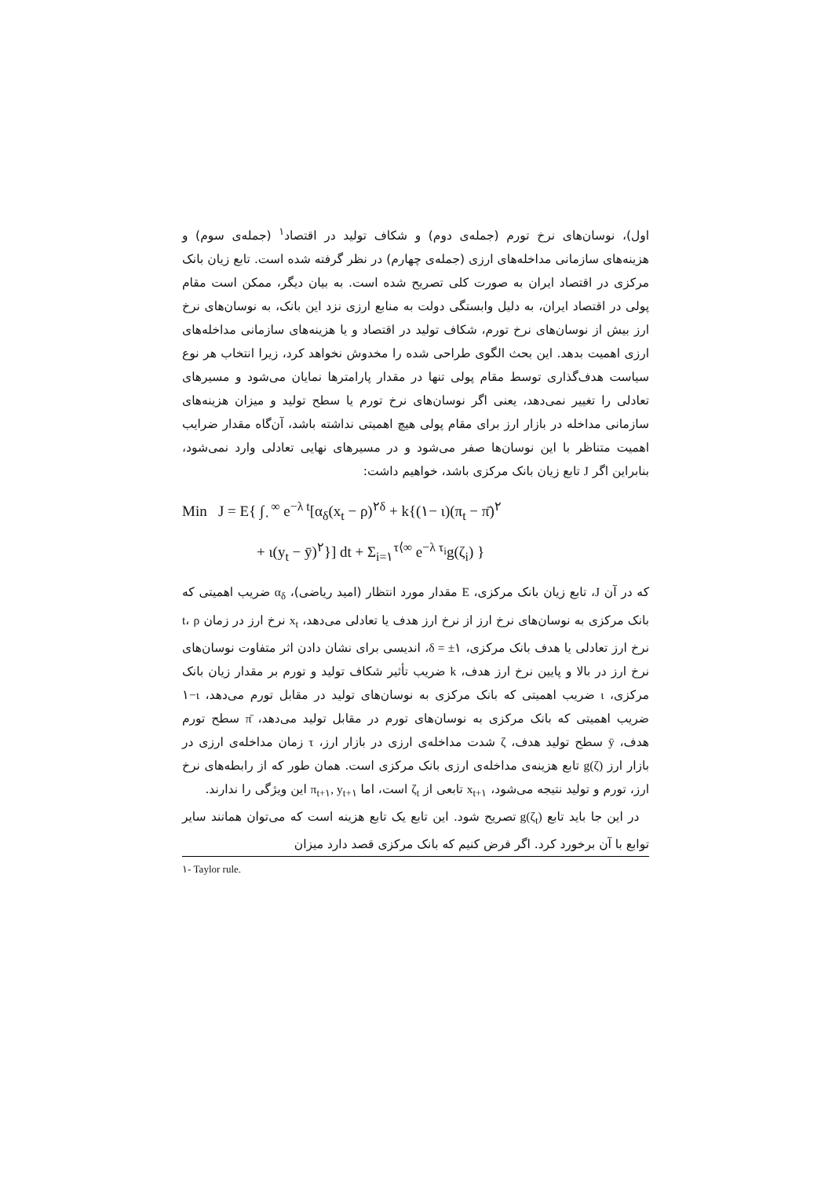اول)، نوسان‌های نرخ تورم (جمله‌ی دوم) و شکاف تولید در اقتصاد<sup>۱</sup> (جمله‌ی سوم) و هزینه‌های سازمانی مداخله‌های ارزی (جمله‌ی چهارم) در نظر گرفته شده است. تابع زیان بانک مرکزی در اقتصاد ایران به صورت کلی تصریح شده است. به بیان دیگر، ممکن است مقام پولی در اقتصاد ایران، به دلیل وابستگی دولت به منابع ارزی نزد این بانک، به نوسان‌های نرخ ارز بیش از نوسان‌های نرخ تورم، شکاف تولید در اقتصاد و یا هزینه‌های سازمانی مداخله‌های ارزی اهمیت بدهد. این بحث الگوی طراحی شده را مخدوش نخواهد کرد، زیرا انتخاب هر نوع سیاست هدف‌گذاری توسط مقام پولی تنها در مقدار پارامترها نمایان می‌شود و مسیرهای تعادلی را تغییر نمی‌دهد، یعنی اگر نوسان‌های نرخ تورم یا سطح تولید و میزان هزینه‌های سازمانی مداخله در بازار ارز برای مقام پولی هیچ اهمیتی نداشته باشد، آن‌گاه مقدار ضرایب اهمیت متناظر با این نوسان‌ها صفر می‌شود و در مسیرهای نهایی تعادلی وارد نمی‌شود، بنابراین اگر J تابع زیان بانک مرکزی باشد، خواهیم داشت:
Min J = E{ ∫<sub>۰</sub><sup>∞</sup> e<sup>−λ t</sup>[α<sub>δ</sub>(x<sub>t</sub> − ρ)<sup>۲δ</sup> + k{(۱− ι)(π<sub>t</sub> − π̄)<sup>۲</sup>
+ ι(y<sub>t</sub> − ȳ)<sup>۲</sup>}] dt + Σ<sub>i=۱</sub><sup>τ⟨∞</sup> e<sup>−λ τ<sub>i</sub></sup>g(ζ<sub>i</sub>) }
که در آن J، تابع زیان بانک مرکزی، E مقدار مورد انتظار (امید ریاضی)، α<sub>δ</sub> ضریب اهمیتی که بانک مرکزی به نوسان‌های نرخ ارز از نرخ ارز هدف یا تعادلی می‌دهد، x<sub>t</sub> نرخ ارز در زمان t، ρ نرخ ارز تعادلی یا هدف بانک مرکزی، δ = ±۱، اندیسی برای نشان دادن اثر متفاوت نوسان‌های نرخ ارز در بالا و پایین نرخ ارز هدف، k ضریب تأثیر شکاف تولید و تورم بر مقدار زیان بانک مرکزی، ι ضریب اهمیتی که بانک مرکزی به نوسان‌های تولید در مقابل تورم می‌دهد، ۱−ι ضریب اهمیتی که بانک مرکزی به نوسان‌های تورم در مقابل تولید می‌دهد، π̄ سطح تورم هدف، ȳ سطح تولید هدف، ζ شدت مداخله‌ی ارزی در بازار ارز، τ زمان مداخله‌ی ارزی در بازار ارز g(ζ) تابع هزینه‌ی مداخله‌ی ارزی بانک مرکزی است. همان طور که از رابطه‌های نرخ ارز، تورم و تولید نتیجه می‌شود، x<sub>t+۱</sub> تابعی از ζ<sub>t</sub> است، اما π<sub>t+۱</sub>, y<sub>t+۱</sub> این ویژگی را ندارند.
در این جا باید تابع g(ζ<sub>t</sub>) تصریح شود. این تابع یک تابع هزینه است که می‌توان همانند سایر توابع با آن برخورد کرد. اگر فرض کنیم که بانک مرکزی قصد دارد میزان
۱- Taylor rule.